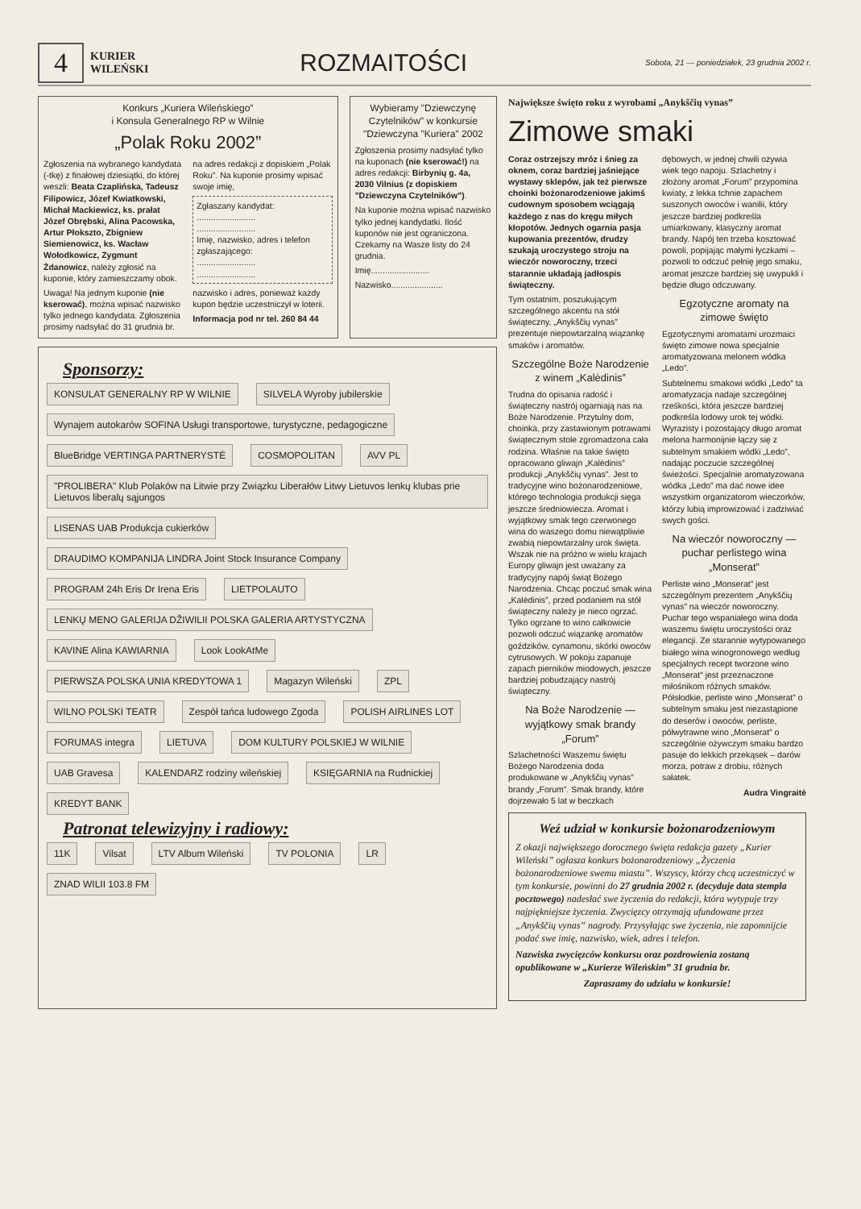4 KURIER
WILEŃSKI ROZMAITOŚCI Sobota, 21 — poniedziałek, 23 grudnia 2002 r.
Konkurs „Kuriera Wileńskiego”
i Konsula Generalnego RP w Wilnie
„Polak Roku 2002”
Zgłoszenia na wybranego kandydata (-tkę) z finałowej dziesiątki, do której weszli: Beata Czaplińska, Tadeusz Filipowicz, Józef Kwiatkowski, Michał Mackiewicz, ks. prałat Józef Obrębski, Alina Pacowska, Artur Płokszto, Zbigniew Siemienowicz, ks. Wacław Wołodkowicz, Zygmunt Żdanowicz, należy zgłosić na kuponie, który zamieszczamy obok.
Uwaga! Na jednym kuponie (nie kserować), można wpisać nazwisko tylko jednego kandydata. Zgłoszenia prosimy nadsyłać do 31 grudnia br. na adres redakcji z dopiskiem „Polak Roku”. Na kuponie prosimy wpisać swoje imię,
Zgłaszany kandydat:
.........................
.........................
Imię, nazwisko, adres i telefon zgłaszającego:
.........................
.........................
nazwisko i adres, ponieważ każdy kupon będzie uczestniczył w loterii.
Informacja pod nr tel. 260 84 44
Wybieramy "Dziewczynę Czytelników" w konkursie "Dziewczyna "Kuriera" 2002
Zgłoszenia prosimy nadsyłać tylko na kuponach (nie kserować!) na adres redakcji: Birbynių g. 4a, 2030 Vilnius (z dopiskiem "Dziewczyna Czytelników").
Na kuponie można wpisać nazwisko tylko jednej kandydatki. Ilość kuponów nie jest ograniczona. Czekamy na Wasze listy do 24 grudnia.
Imię.........................
Nazwisko......................
Sponsorzy:
KONSULAT GENERALNY RP W WILNIE SILVELA Wyroby jubilerskie Wynajem autokarów SOFINA Usługi transportowe, turystyczne, pedagogiczne BlueBridge VERTINGA PARTNERYSTĖ COSMOPOLITAN AVV PL "PROLIBERA" Klub Polaków na Litwie przy Związku Liberałów Litwy Lietuvos lenkų klubas prie Lietuvos liberalų sąjungos LISENAS UAB Produkcja cukierków DRAUDIMO KOMPANIJA LINDRA Joint Stock Insurance Company PROGRAM 24h Eris Dr Irena Eris LIETPOLAUTO LENKŲ MENO GALERIJA DŽIWILII POLSKA GALERIA ARTYSTYCZNA KAVINE Alina KAWIARNIA Look LookAtMe PIERWSZA POLSKA UNIA KREDYTOWA 1 Magazyn Wileński ZPL WILNO POLSKI TEATR Zespół tańca ludowego Zgoda POLISH AIRLINES LOT FORUMAS integra LIETUVA DOM KULTURY POLSKIEJ W WILNIE UAB Gravesa KALENDARZ rodziny wileńskiej KSIĘGARNIA na Rudnickiej KREDYT BANK
Patronat telewizyjny i radiowy:
11K Vilsat LTV Album Wileński TV POLONIA LR ZNAD WILII 103.8 FM
Największe święto roku z wyrobami „Anykščių vynas”
Zimowe smaki
Coraz ostrzejszy mróz i śnieg za oknem, coraz bardziej jaśniejące wystawy sklepów, jak też pierwsze choinki bożonarodzeniowe jakimś cudownym sposobem wciągają każdego z nas do kręgu miłych kłopotów. Jednych ogarnia pasja kupowania prezentów, drudzy szukają uroczystego stroju na wieczór noworoczny, trzeci starannie układają jadłospis świąteczny.
Tym ostatnim, poszukującym szczególnego akcentu na stół świąteczny, „Anykščių vynas” prezentuje niepowtarzalną wiązankę smaków i aromatów.
Szczególne Boże Narodzenie z winem „Kalėdinis”
Trudna do opisania radość i świąteczny nastrój ogarniają nas na Boże Narodzenie. Przytulny dom, choinka, przy zastawionym potrawami świątecznym stole zgromadzona cała rodzina. Właśnie na takie święto opracowano gliwajn „Kalėdinis” produkcji „Anykščių vynas”. Jest to tradycyjne wino bożonarodzeniowe, którego technologia produkcji sięga jeszcze średniowiecza. Aromat i wyjątkowy smak tego czerwonego wina do waszego domu niewątpliwie zwabią niepowtarzalny urok święta. Wszak nie na próżno w wielu krajach Europy gliwajn jest uważany za tradycyjny napój świąt Bożego Narodzenia. Chcąc poczuć smak wina „Kalėdinis”, przed podaniem na stół świąteczny należy je nieco ogrzać. Tylko ogrzane to wino całkowicie pozwoli odczuć wiązankę aromatów goździków, cynamonu, skórki owoców cytrusowych. W pokoju zapanuje zapach pierników miodowych, jeszcze bardziej pobudzający nastrój świąteczny.
Na Boże Narodzenie — wyjątkowy smak brandy „Forum”
Szlachetności Waszemu świętu Bożego Narodzenia doda produkowane w „Anykščių vynas” brandy „Forum”. Smak brandy, które dojrzewało 5 lat w beczkach dębowych, w jednej chwili ożywia wiek tego napoju. Szlachetny i złożony aromat „Forum” przypomina kwiaty, z lekka tchnie zapachem suszonych owoców i wanilii, który jeszcze bardziej podkreśla umiarkowany, klasyczny aromat brandy. Napój ten trzeba kosztować powoli, popijając małymi łyczkami – pozwoli to odczuć pełnię jego smaku, aromat jeszcze bardziej się uwypukli i będzie długo odczuwany.
Egzotyczne aromaty na zimowe święto
Egzotycznymi aromatami urozmaici święto zimowe nowa specjalnie aromatyzowana melonem wódka „Ledo”.
Subtelnemu smakowi wódki „Ledo” ta aromatyzacja nadaje szczególnej rześkości, która jeszcze bardziej podkreśla lodowy urok tej wódki. Wyrazisty i pozostający długo aromat melona harmonijnie łączy się z subtelnym smakiem wódki „Ledo”, nadając poczucie szczególnej świeżości. Specjalnie aromatyzowana wódka „Ledo” ma dać nowe idee wszystkim organizatorom wieczorków, którzy lubią improwizować i zadziwiać swych gości.
Na wieczór noworoczny — puchar perlistego wina „Monserat”
Perliste wino „Monserat” jest szczególnym prezentem „Anykščių vynas” na wieczór noworoczny. Puchar tego wspaniałego wina doda waszemu świętu uroczystości oraz elegancji. Ze starannie wytypowanego białego wina winogronowego według specjalnych recept tworzone wino „Monserat” jest przeznaczone miłośnikom różnych smaków. Półsłodkie, perliste wino „Monserat” o subtelnym smaku jest niezastąpione do deserów i owoców, perliste, półwytrawne wino „Monserat” o szczególnie ożywczym smaku bardzo pasuje do lekkich przekąsek – darów morza, potraw z drobiu, różnych sałatek.
Audra Vingraitė
Weź udział w konkursie bożonarodzeniowym
Z okazji największego dorocznego święta redakcja gazety „Kurier Wileński” ogłasza konkurs bożonarodzeniowy „Życzenia bożonarodzeniowe swemu miastu”. Wszyscy, którzy chcą uczestniczyć w tym konkursie, powinni do 27 grudnia 2002 r. (decyduje data stempla pocztowego) nadesłać swe życzenia do redakcji, która wytypuje trzy najpiękniejsze życzenia. Zwycięzcy otrzymają ufundowane przez „Anykščių vynas” nagrody. Przysyłając swe życzenia, nie zapomnijcie podać swe imię, nazwisko, wiek, adres i telefon.
Nazwiska zwycięzców konkursu oraz pozdrowienia zostaną opublikowane w „Kurierze Wileńskim” 31 grudnia br.
Zapraszamy do udziału w konkursie!